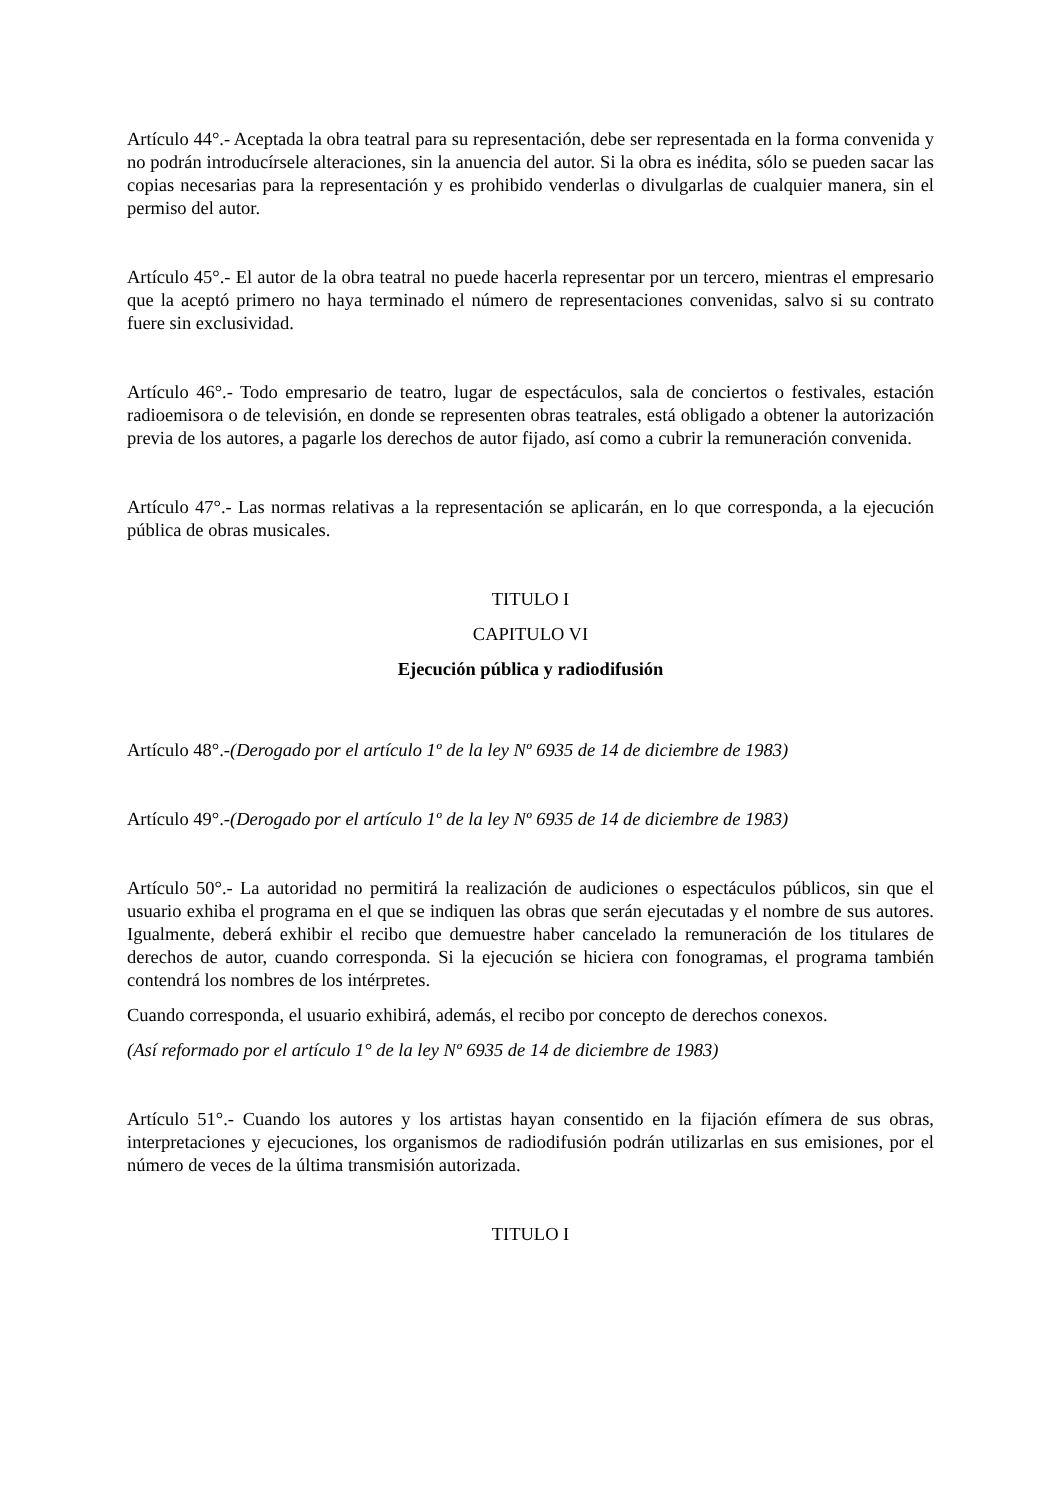Artículo 44°.- Aceptada la obra teatral para su representación, debe ser representada en la forma convenida y no podrán introducírsele alteraciones, sin la anuencia del autor. Si la obra es inédita, sólo se pueden sacar las copias necesarias para la representación y es prohibido venderlas o divulgarlas de cualquier manera, sin el permiso del autor.
Artículo 45°.- El autor de la obra teatral no puede hacerla representar por un tercero, mientras el empresario que la aceptó primero no haya terminado el número de representaciones convenidas, salvo si su contrato fuere sin exclusividad.
Artículo 46°.- Todo empresario de teatro, lugar de espectáculos, sala de conciertos o festivales, estación radioemisora o de televisión, en donde se representen obras teatrales, está obligado a obtener la autorización previa de los autores, a pagarle los derechos de autor fijado, así como a cubrir la remuneración convenida.
Artículo 47°.- Las normas relativas a la representación se aplicarán, en lo que corresponda, a la ejecución pública de obras musicales.
TITULO I
CAPITULO VI
Ejecución pública y radiodifusión
Artículo 48°.-(Derogado por el artículo 1º de la ley Nº 6935 de 14 de diciembre de 1983)
Artículo 49°.-(Derogado por el artículo 1º de la ley Nº 6935 de 14 de diciembre de 1983)
Artículo 50°.- La autoridad no permitirá la realización de audiciones o espectáculos públicos, sin que el usuario exhiba el programa en el que se indiquen las obras que serán ejecutadas y el nombre de sus autores. Igualmente, deberá exhibir el recibo que demuestre haber cancelado la remuneración de los titulares de derechos de autor, cuando corresponda. Si la ejecución se hiciera con fonogramas, el programa también contendrá los nombres de los intérpretes.
Cuando corresponda, el usuario exhibirá, además, el recibo por concepto de derechos conexos.
(Así reformado por el artículo 1° de la ley Nº 6935 de 14 de diciembre de 1983)
Artículo 51°.- Cuando los autores y los artistas hayan consentido en la fijación efímera de sus obras, interpretaciones y ejecuciones, los organismos de radiodifusión podrán utilizarlas en sus emisiones, por el número de veces de la última transmisión autorizada.
TITULO I